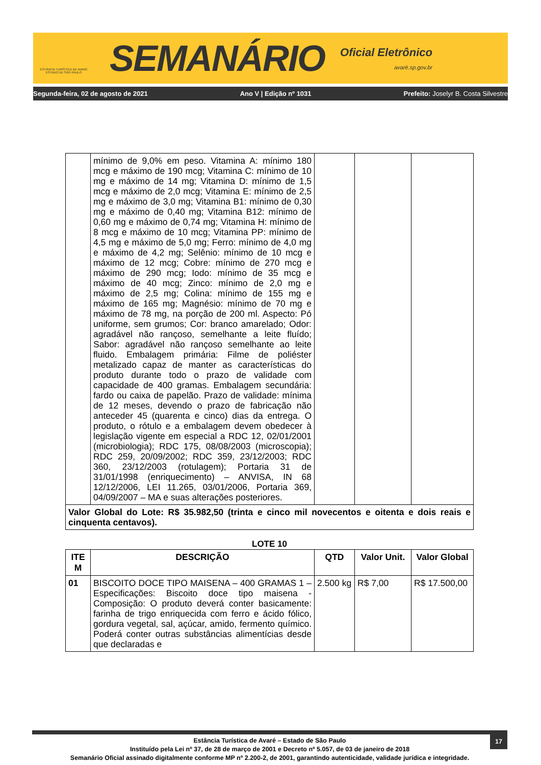ESTÂNCIA TURÍSTICA DE AVARÉ
ESTADO DE SÃO PAULO
SEMANÁRIO
Oficial Eletrônico
avaré.sp.gov.br
Segunda-feira, 02 de agosto de 2021 Ano V | Edição nº 1031 Prefeito: Joselyr B. Costa Silvestre
| | mínimo de 9,0% em peso. Vitamina A: mínimo 180 mcg e máximo de 190 mcg; Vitamina C: mínimo de 10 mg e máximo de 14 mg; Vitamina D: mínimo de 1,5 mcg e máximo de 2,0 mcg; Vitamina E: mínimo de 2,5 mg e máximo de 3,0 mg; Vitamina B1: mínimo de 0,30 mg e máximo de 0,40 mg; Vitamina B12: mínimo de 0,60 mg e máximo de 0,74 mg; Vitamina H: mínimo de 8 mcg e máximo de 10 mcg; Vitamina PP: mínimo de 4,5 mg e máximo de 5,0 mg; Ferro: mínimo de 4,0 mg e máximo de 4,2 mg; Selênio: mínimo de 10 mcg e máximo de 12 mcg; Cobre: mínimo de 270 mcg e máximo de 290 mcg; Iodo: mínimo de 35 mcg e máximo de 40 mcg; Zinco: mínimo de 2,0 mg e máximo de 2,5 mg; Colina: mínimo de 155 mg e máximo de 165 mg; Magnésio: mínimo de 70 mg e máximo de 78 mg, na porção de 200 ml. Aspecto: Pó uniforme, sem grumos; Cor: branco amarelado; Odor: agradável não rançoso, semelhante a leite fluído; Sabor: agradável não rançoso semelhante ao leite fluido. Embalagem primária: Filme de poliéster metalizado capaz de manter as características do produto durante todo o prazo de validade com capacidade de 400 gramas. Embalagem secundária: fardo ou caixa de papelão. Prazo de validade: mínima de 12 meses, devendo o prazo de fabricação não anteceder 45 (quarenta e cinco) dias da entrega. O produto, o rótulo e a embalagem devem obedecer à legislação vigente em especial a RDC 12, 02/01/2001 (microbiologia); RDC 175, 08/08/2003 (microscopia); RDC 259, 20/09/2002; RDC 359, 23/12/2003; RDC 360, 23/12/2003 (rotulagem); Portaria 31 de 31/01/1998 (enriquecimento) – ANVISA, IN 68 12/12/2006, LEI 11.265, 03/01/2006, Portaria 369, 04/09/2007 – MA e suas alterações posteriores. | | | |
| Valor Global do Lote: R$ 35.982,50 (trinta e cinco mil novecentos e oitenta e dois reais e cinquenta centavos). | | | | |
LOTE 10
| ITE M | DESCRIÇÃO | QTD | Valor Unit. | Valor Global |
| --- | --- | --- | --- | --- |
| 01 | BISCOITO DOCE TIPO MAISENA – 400 GRAMAS 1 – Especificações: Biscoito doce tipo maisena - Composição: O produto deverá conter basicamente: farinha de trigo enriquecida com ferro e ácido fólico, gordura vegetal, sal, açúcar, amido, fermento químico. Poderá conter outras substâncias alimentícias desde que declaradas e | 2.500 kg | R$ 7,00 | R$ 17.500,00 |
17
Estância Turística de Avaré – Estado de São Paulo
Instituído pela Lei nº 37, de 28 de março de 2001 e Decreto nº 5.057, de 03 de janeiro de 2018
Semanário Oficial assinado digitalmente conforme MP nº 2.200-2, de 2001, garantindo autenticidade, validade jurídica e integridade.